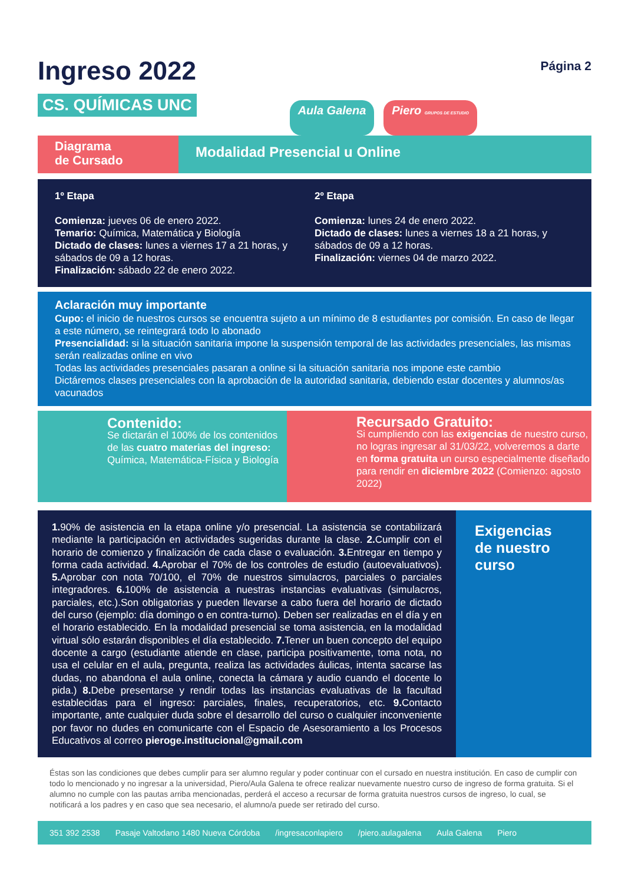Ingreso 2022
CS. QUÍMICAS UNC
Aula Galena Piero GRUPOS DE ESTUDIO
Página 2
Diagrama
de Cursado
Modalidad Presencial u Online
1º Etapa
Comienza: jueves 06 de enero 2022.
Temario: Química, Matemática y Biología
Dictado de clases: lunes a viernes 17 a 21 horas, y sábados de 09 a 12 horas.
Finalización: sábado 22 de enero 2022.
2º Etapa
Comienza: lunes 24 de enero 2022.
Dictado de clases: lunes a viernes 18 a 21 horas, y sábados de 09 a 12 horas.
Finalización: viernes 04 de marzo 2022.
Aclaración muy importante
Cupo: el inicio de nuestros cursos se encuentra sujeto a un mínimo de 8 estudiantes por comisión. En caso de llegar a este número, se reintegrará todo lo abonado
Presencialidad: si la situación sanitaria impone la suspensión temporal de las actividades presenciales, las mismas serán realizadas online en vivo
Todas las actividades presenciales pasaran a online si la situación sanitaria nos impone este cambio
Dictáremos clases presenciales con la aprobación de la autoridad sanitaria, debiendo estar docentes y alumnos/as vacunados
Contenido:
Se dictarán el 100% de los contenidos de las cuatro materias del ingreso: Química, Matemática-Física y Biología
Recursado Gratuito:
Si cumpliendo con las exigencias de nuestro curso, no logras ingresar al 31/03/22, volveremos a darte en forma gratuita un curso especialmente diseñado para rendir en diciembre 2022 (Comienzo: agosto 2022)
1. 90% de asistencia en la etapa online y/o presencial. La asistencia se contabilizará mediante la participación en actividades sugeridas durante la clase. 2. Cumplir con el horario de comienzo y finalización de cada clase o evaluación. 3. Entregar en tiempo y forma cada actividad. 4. Aprobar el 70% de los controles de estudio (autoevaluativos). 5. Aprobar con nota 70/100, el 70% de nuestros simulacros, parciales o parciales integradores. 6. 100% de asistencia a nuestras instancias evaluativas (simulacros, parciales, etc.).Son obligatorias y pueden llevarse a cabo fuera del horario de dictado del curso (ejemplo: día domingo o en contra-turno). Deben ser realizadas en el día y en el horario establecido. En la modalidad presencial se toma asistencia, en la modalidad virtual sólo estarán disponibles el día establecido. 7. Tener un buen concepto del equipo docente a cargo (estudiante atiende en clase, participa positivamente, toma nota, no usa el celular en el aula, pregunta, realiza las actividades áulicas, intenta sacarse las dudas, no abandona el aula online, conecta la cámara y audio cuando el docente lo pida.) 8. Debe presentarse y rendir todas las instancias evaluativas de la facultad establecidas para el ingreso: parciales, finales, recuperatorios, etc. 9. Contacto importante, ante cualquier duda sobre el desarrollo del curso o cualquier inconveniente por favor no dudes en comunicarte con el Espacio de Asesoramiento a los Procesos Educativos al correo pieroge.institucional@gmail.com
Exigencias de nuestro curso
Éstas son las condiciones que debes cumplir para ser alumno regular y poder continuar con el cursado en nuestra institución. En caso de cumplir con todo lo mencionado y no ingresar a la universidad, Piero/Aula Galena te ofrece realizar nuevamente nuestro curso de ingreso de forma gratuita. Si el alumno no cumple con las pautas arriba mencionadas, perderá el acceso a recursar de forma gratuita nuestros cursos de ingreso, lo cual, se notificará a los padres y en caso que sea necesario, el alumno/a puede ser retirado del curso.
351 392 2538 Pasaje Valtodano 1480 Nueva Córdoba /ingresaconlapiero /piero.aulagalena Aula Galena Piero